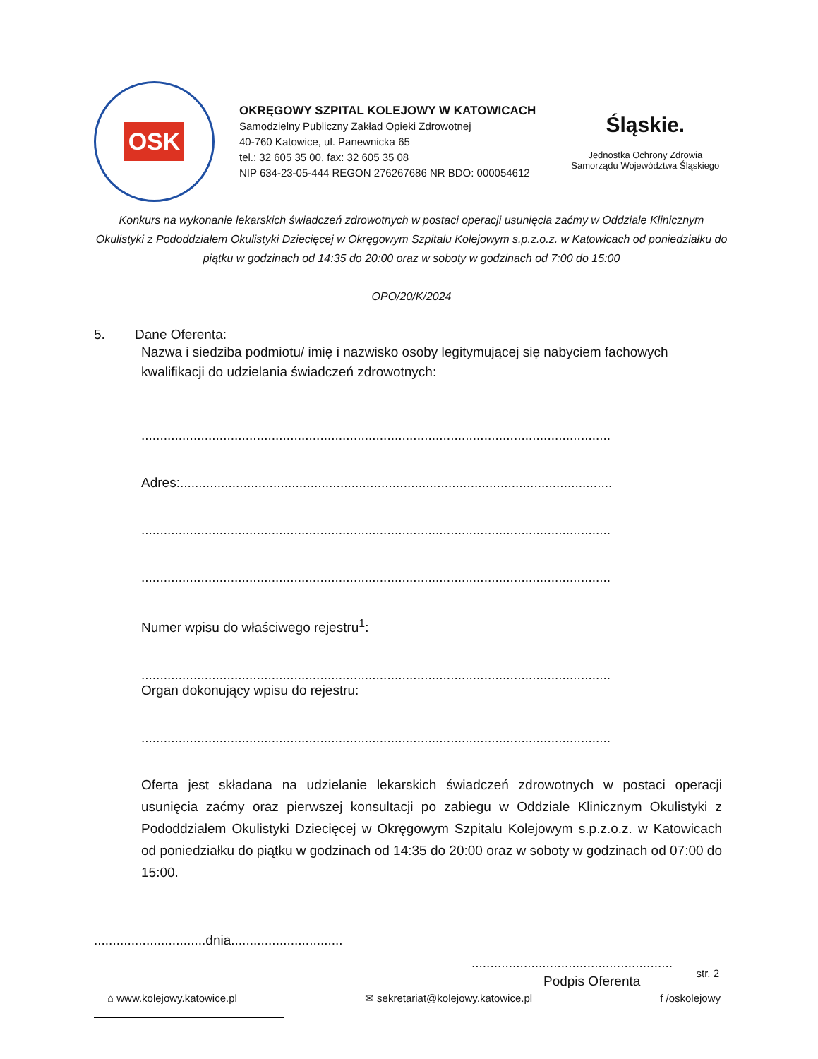OSK
OKRĘGOWY SZPITAL KOLEJOWY W KATOWICACH
Samodzielny Publiczny Zakład Opieki Zdrowotnej
40-760 Katowice, ul. Panewnicka 65
tel.: 32 605 35 00, fax: 32 605 35 08
NIP 634-23-05-444 REGON 276267686 NR BDO: 000054612
Śląskie.
Jednostka Ochrony Zdrowia
Samorządu Województwa Śląskiego
Konkurs na wykonanie lekarskich świadczeń zdrowotnych w postaci operacji usunięcia zaćmy w Oddziale Klinicznym Okulistyki z Pododdziałem Okulistyki Dziecięcej w Okręgowym Szpitalu Kolejowym s.p.z.o.z. w Katowicach od poniedziałku do piątku w godzinach od 14:35 do 20:00 oraz w soboty w godzinach od 7:00 do 15:00
OPO/20/K/2024
5. Dane Oferenta:
Nazwa i siedziba podmiotu/ imię i nazwisko osoby legitymującej się nabyciem fachowych kwalifikacji do udzielania świadczeń zdrowotnych:
..............................................................................................................................
Adres:....................................................................................................................
..............................................................................................................................
..............................................................................................................................
Numer wpisu do właściwego rejestru<sup>1</sup>:
..............................................................................................................................
Organ dokonujący wpisu do rejestru:
..............................................................................................................................
Oferta jest składana na udzielanie lekarskich świadczeń zdrowotnych w postaci operacji usunięcia zaćmy oraz pierwszej konsultacji po zabiegu w Oddziale Klinicznym Okulistyki z Pododdziałem Okulistyki Dziecięcej w Okręgowym Szpitalu Kolejowym s.p.z.o.z. w Katowicach od poniedziałku do piątku w godzinach od 14:35 do 20:00 oraz w soboty w godzinach od 07:00 do 15:00.
..............................dnia..............................
......................................................
Podpis Oferenta
str. 2
⌂ www.kolejowy.katowice.pl ✉ sekretariat@kolejowy.katowice.pl f /oskolejowy